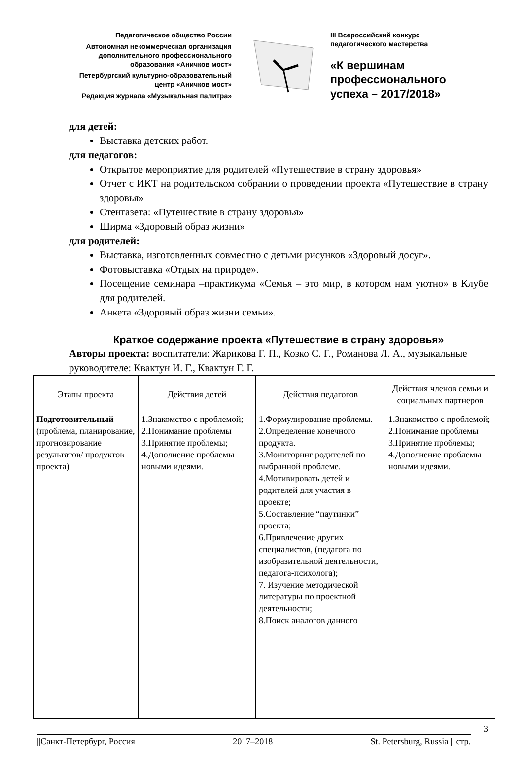Педагогическое общество России
Автономная некоммерческая организация
дополнительного профессионального
образования «Аничков мост»
Петербургский культурно-образовательный
центр «Аничков мост»
Редакция журнала «Музыкальная палитра»
III Всероссийский конкурс
педагогического мастерства
«К вершинам
профессионального
успеха – 2017/2018»
для детей:
Выставка детских работ.
для педагогов:
Открытое мероприятие для родителей «Путешествие в страну здоровья»
Отчет с ИКТ на родительском собрании о проведении проекта «Путешествие в страну здоровья»
Стенгазета: «Путешествие в страну здоровья»
Ширма «Здоровый образ жизни»
для родителей:
Выставка, изготовленных совместно с детьми рисунков «Здоровый досуг».
Фотовыставка «Отдых на природе».
Посещение семинара –практикума «Семья – это мир, в котором нам уютно» в Клубе для родителей.
Анкета «Здоровый образ жизни семьи».
Краткое содержание проекта «Путешествие в страну здоровья»
Авторы проекта: воспитатели: Жарикова Г. П., Козко С. Г., Романова Л. А., музыкальные руководителе: Квактун И. Г., Квактун Г. Г.
| Этапы проекта | Действия детей | Действия педагогов | Действия членов семьи и социальных партнеров |
| --- | --- | --- | --- |
| Подготовительный (проблема, планирование, прогнозирование результатов/ продуктов проекта) | 1.Знакомство с проблемой; 2.Понимание проблемы 3.Принятие проблемы; 4.Дополнение проблемы новыми идеями. | 1.Формулирование проблемы. 2.Определение конечного продукта. 3.Мониторинг родителей по выбранной проблеме. 4.Мотивировать детей и родителей для участия в проекте; 5.Составление “паутинки” проекта; 6.Привлечение других специалистов, (педагога по изобразительной деятельности, педагога-психолога); 7. Изучение методической литературы по проектной деятельности; 8.Поиск аналогов данного | 1.Знакомство с проблемой; 2.Понимание проблемы 3.Принятие проблемы; 4.Дополнение проблемы новыми идеями. |
3
||Санкт-Петербург, Россия 2017–2018 St. Petersburg, Russia || стр.